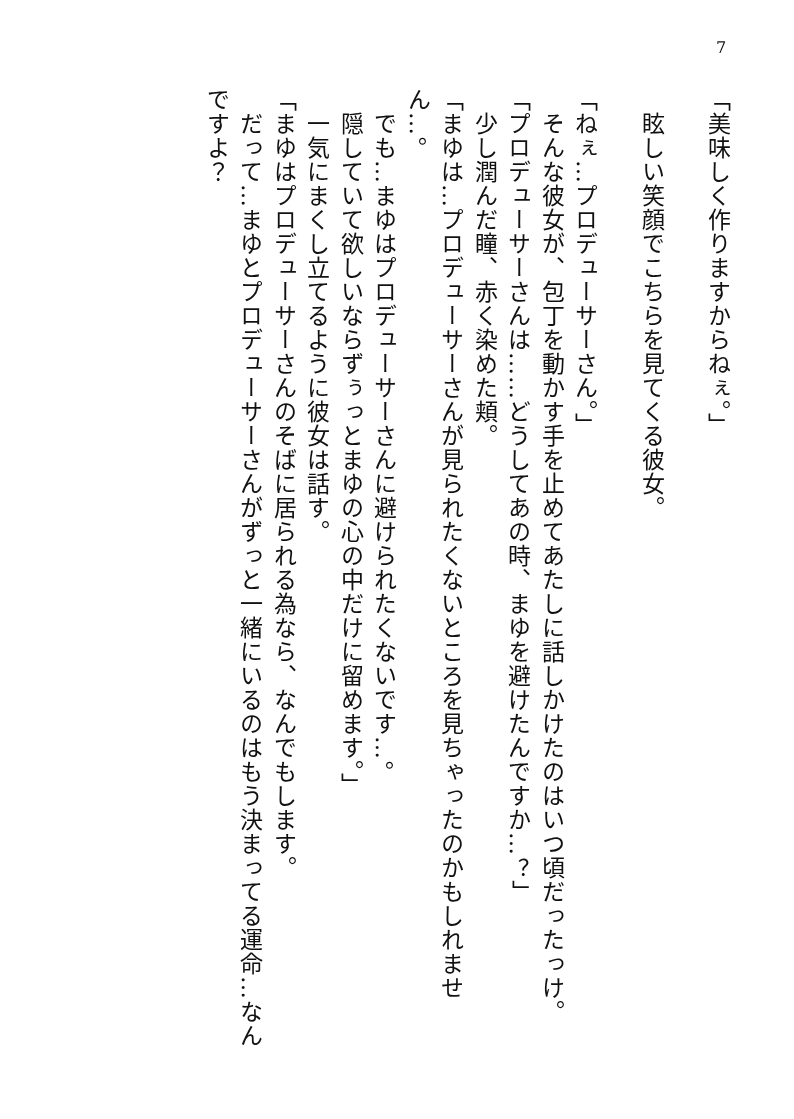7
「美味しく作りますからねぇ。」
　眩しい笑顔でこちらを見てくる彼女。
「ねぇ…プロデューサーさん。」
　そんな彼女が、包丁を動かす手を止めてあたしに話しかけたのはいつ頃だったっけ。
「プロデューサーさんは……どうしてあの時、まゆを避けたんですか…？」
　少し潤んだ瞳、赤く染めた頬。
「まゆは…プロデューサーさんが見られたくないところを見ちゃったのかもしれません…。
　でも…まゆはプロデューサーさんに避けられたくないです…。
　隠していて欲しいならずぅっとまゆの心の中だけに留めます。」
　一気にまくし立てるように彼女は話す。
「まゆはプロデューサーさんのそばに居られる為なら、なんでもします。
　だって…まゆとプロデューサーさんがずっと一緒にいるのはもう決まってる運命…なんですよ？